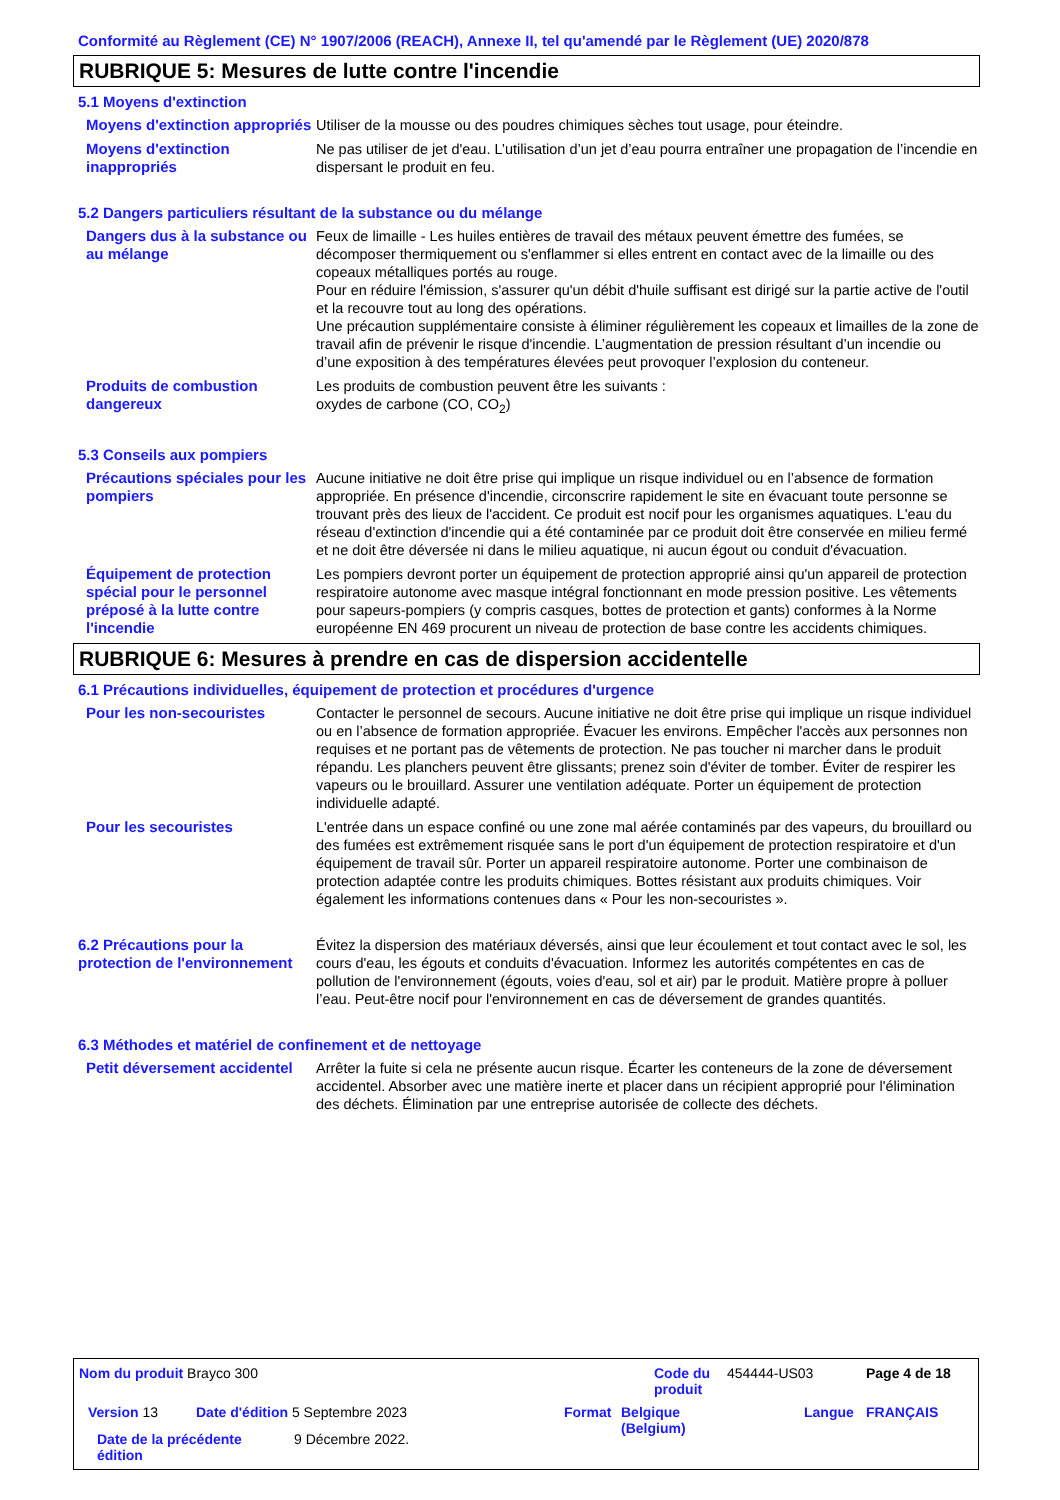Conformité au Règlement (CE) N° 1907/2006 (REACH), Annexe II, tel qu'amendé par le Règlement (UE) 2020/878
RUBRIQUE 5: Mesures de lutte contre l'incendie
5.1 Moyens d'extinction
Moyens d'extinction appropriés
Utiliser de la mousse ou des poudres chimiques sèches tout usage, pour éteindre.
Moyens d'extinction inappropriés
Ne pas utiliser de jet d'eau. L’utilisation d’un jet d’eau pourra entraîner une propagation de l’incendie en dispersant le produit en feu.
5.2 Dangers particuliers résultant de la substance ou du mélange
Dangers dus à la substance ou au mélange
Feux de limaille - Les huiles entières de travail des métaux peuvent émettre des fumées, se décomposer thermiquement ou s'enflammer si elles entrent en contact avec de la limaille ou des copeaux métalliques portés au rouge.
Pour en réduire l'émission, s'assurer qu'un débit d'huile suffisant est dirigé sur la partie active de l'outil et la recouvre tout au long des opérations.
Une précaution supplémentaire consiste à éliminer régulièrement les copeaux et limailles de la zone de travail afin de prévenir le risque d'incendie. L’augmentation de pression résultant d’un incendie ou d’une exposition à des températures élevées peut provoquer l’explosion du conteneur.
Produits de combustion dangereux
Les produits de combustion peuvent être les suivants :
oxydes de carbone (CO, CO<sub>2</sub>)
5.3 Conseils aux pompiers
Précautions spéciales pour les pompiers
Aucune initiative ne doit être prise qui implique un risque individuel ou en l’absence de formation appropriée. En présence d'incendie, circonscrire rapidement le site en évacuant toute personne se trouvant près des lieux de l'accident. Ce produit est nocif pour les organismes aquatiques. L'eau du réseau d'extinction d'incendie qui a été contaminée par ce produit doit être conservée en milieu fermé et ne doit être déversée ni dans le milieu aquatique, ni aucun égout ou conduit d'évacuation.
Équipement de protection spécial pour le personnel préposé à la lutte contre l'incendie
Les pompiers devront porter un équipement de protection approprié ainsi qu'un appareil de protection respiratoire autonome avec masque intégral fonctionnant en mode pression positive. Les vêtements pour sapeurs-pompiers (y compris casques, bottes de protection et gants) conformes à la Norme européenne EN 469 procurent un niveau de protection de base contre les accidents chimiques.
RUBRIQUE 6: Mesures à prendre en cas de dispersion accidentelle
6.1 Précautions individuelles, équipement de protection et procédures d'urgence
Pour les non-secouristes Contacter le personnel de secours. Aucune initiative ne doit être prise qui implique un risque individuel ou en l’absence de formation appropriée. Évacuer les environs. Empêcher l'accès aux personnes non requises et ne portant pas de vêtements de protection. Ne pas toucher ni marcher dans le produit répandu. Les planchers peuvent être glissants; prenez soin d'éviter de tomber. Éviter de respirer les vapeurs ou le brouillard. Assurer une ventilation adéquate. Porter un équipement de protection individuelle adapté.
Pour les secouristes L'entrée dans un espace confiné ou une zone mal aérée contaminés par des vapeurs, du brouillard ou des fumées est extrêmement risquée sans le port d'un équipement de protection respiratoire et d'un équipement de travail sûr. Porter un appareil respiratoire autonome. Porter une combinaison de protection adaptée contre les produits chimiques. Bottes résistant aux produits chimiques. Voir également les informations contenues dans « Pour les non-secouristes ».
6.2 Précautions pour la protection de l'environnement
Évitez la dispersion des matériaux déversés, ainsi que leur écoulement et tout contact avec le sol, les cours d'eau, les égouts et conduits d'évacuation. Informez les autorités compétentes en cas de pollution de l'environnement (égouts, voies d'eau, sol et air) par le produit. Matière propre à polluer l’eau. Peut-être nocif pour l'environnement en cas de déversement de grandes quantités.
6.3 Méthodes et matériel de confinement et de nettoyage
Petit déversement accidentel
Arrêter la fuite si cela ne présente aucun risque. Écarter les conteneurs de la zone de déversement accidentel. Absorber avec une matière inerte et placer dans un récipient approprié pour l'élimination des déchets. Élimination par une entreprise autorisée de collecte des déchets.
Nom du produit Brayco 300
Code du produit
454444-US03 Page 4 de 18
Version 13
Date d'édition 5 Septembre 2023
Format
Belgique (Belgium)
Langue FRANÇAIS
Date de la précédente édition
9 Décembre 2022.